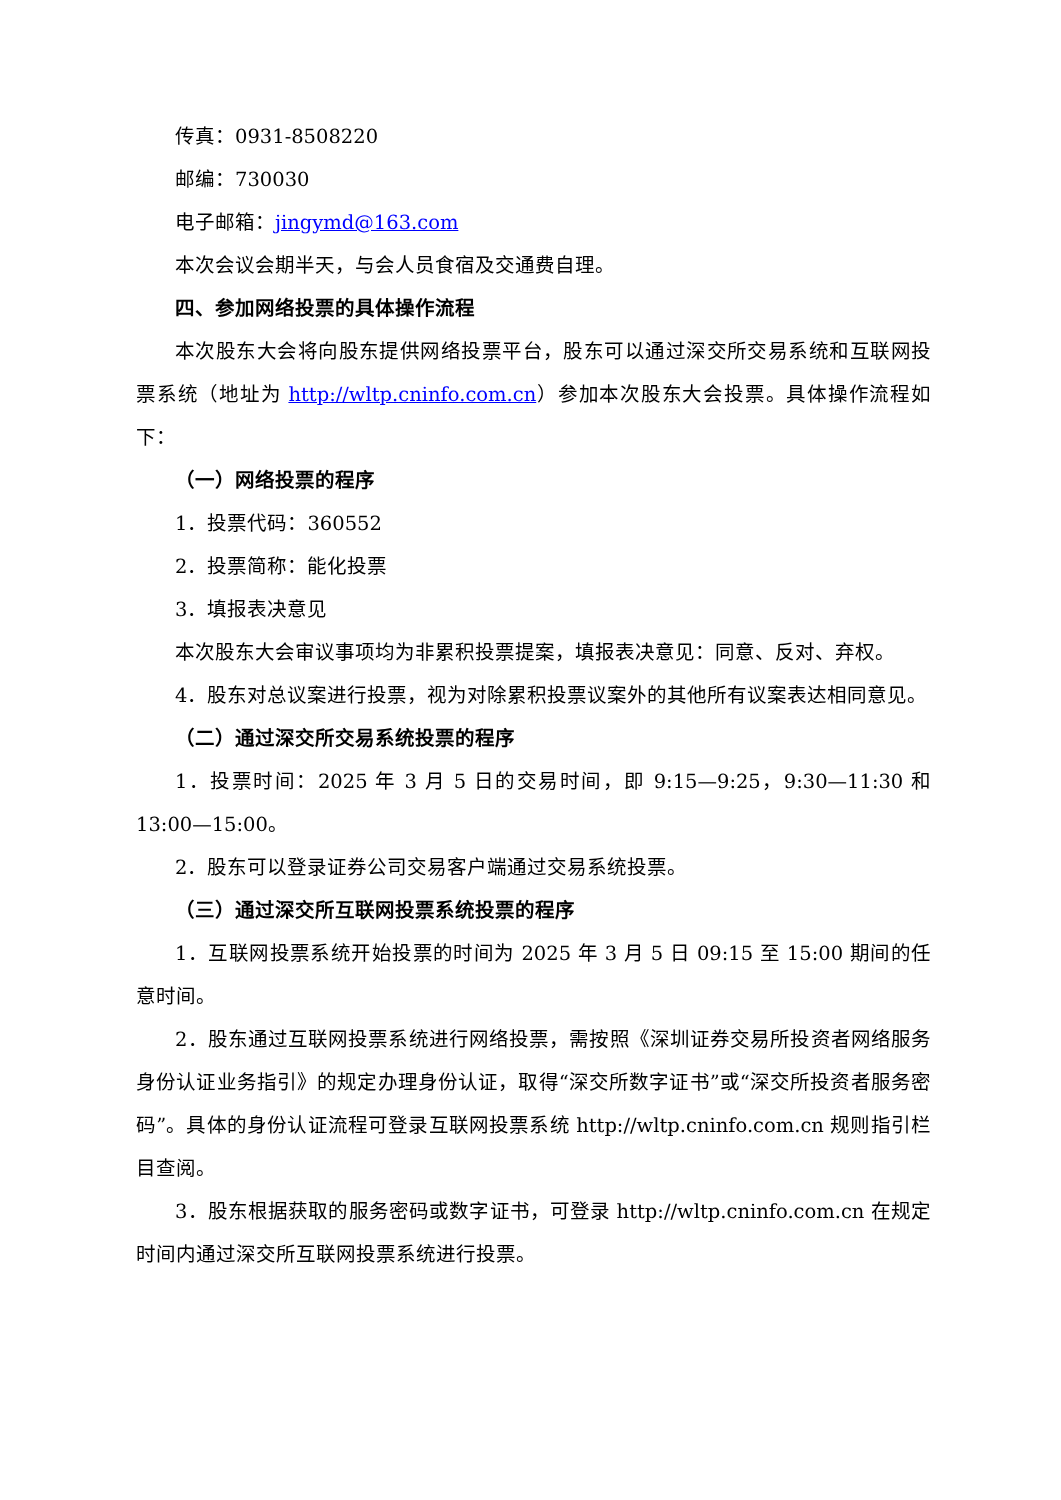传真：0931-8508220
邮编：730030
电子邮箱：jingymd@163.com
本次会议会期半天，与会人员食宿及交通费自理。
四、参加网络投票的具体操作流程
本次股东大会将向股东提供网络投票平台，股东可以通过深交所交易系统和互联网投票系统（地址为 http://wltp.cninfo.com.cn）参加本次股东大会投票。具体操作流程如下：
（一）网络投票的程序
1．投票代码：360552
2．投票简称：能化投票
3．填报表决意见
本次股东大会审议事项均为非累积投票提案，填报表决意见：同意、反对、弃权。
4．股东对总议案进行投票，视为对除累积投票议案外的其他所有议案表达相同意见。
（二）通过深交所交易系统投票的程序
1．投票时间：2025 年 3 月 5 日的交易时间，即 9:15—9:25，9:30—11:30 和 13:00—15:00。
2．股东可以登录证券公司交易客户端通过交易系统投票。
（三）通过深交所互联网投票系统投票的程序
1．互联网投票系统开始投票的时间为 2025 年 3 月 5 日 09:15 至 15:00 期间的任意时间。
2．股东通过互联网投票系统进行网络投票，需按照《深圳证券交易所投资者网络服务身份认证业务指引》的规定办理身份认证，取得“深交所数字证书”或“深交所投资者服务密码”。具体的身份认证流程可登录互联网投票系统 http://wltp.cninfo.com.cn 规则指引栏目查阅。
3．股东根据获取的服务密码或数字证书，可登录 http://wltp.cninfo.com.cn 在规定时间内通过深交所互联网投票系统进行投票。